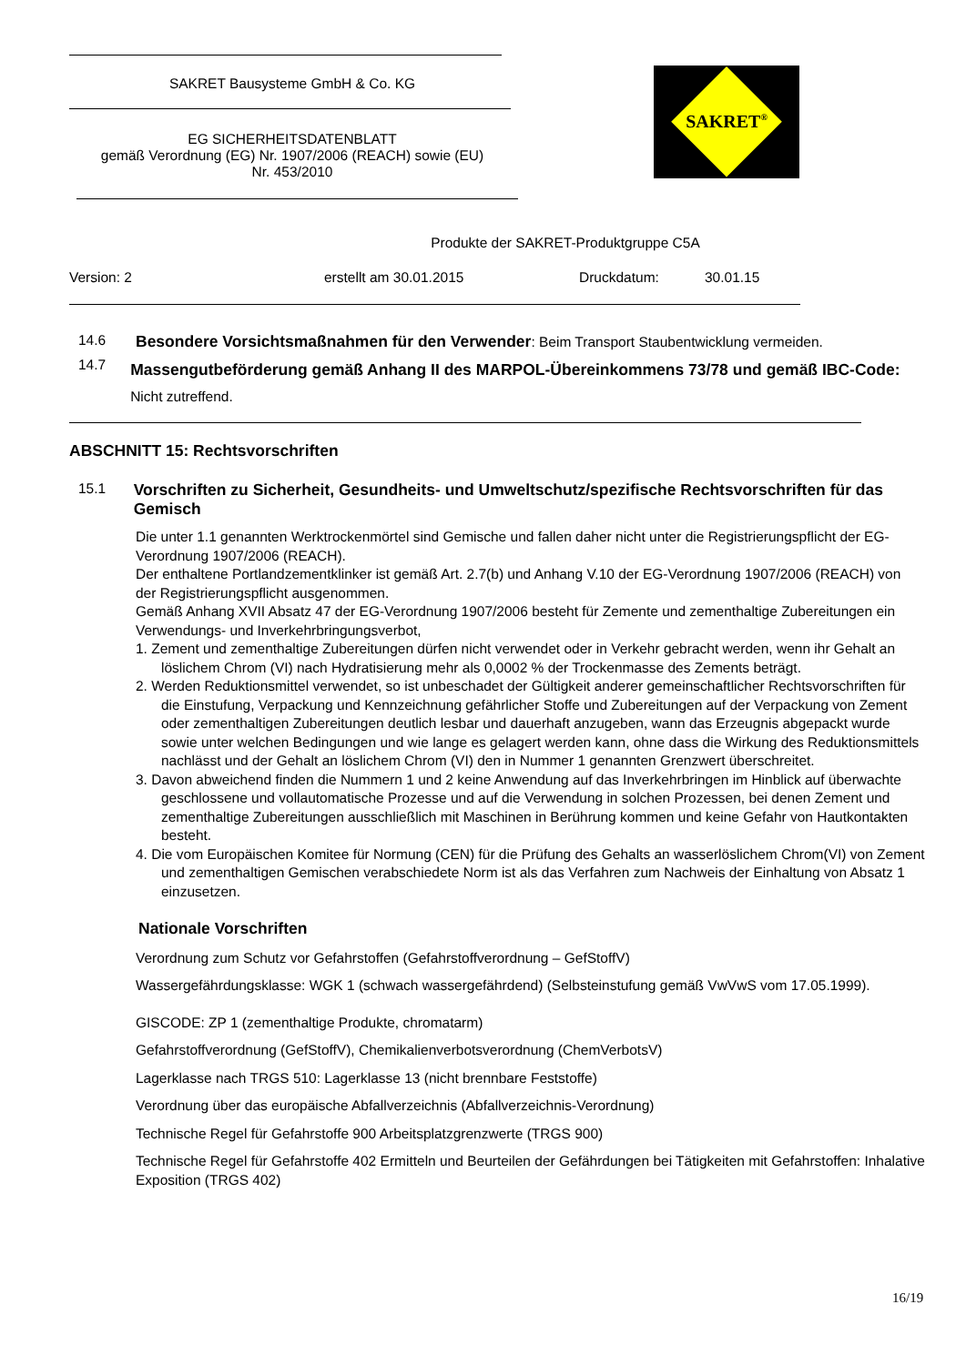SAKRET Bausysteme GmbH & Co. KG
EG SICHERHEITSDATENBLATT
gemäß Verordnung (EG) Nr. 1907/2006 (REACH) sowie (EU)
Nr. 453/2010
SAKRET<sup>®</sup>
Produkte der SAKRET-Produktgruppe C5A
Version: 2 erstellt am 30.01.2015 Druckdatum: 30.01.15
14.6 Besondere Vorsichtsmaßnahmen für den Verwender: Beim Transport Staubentwicklung vermeiden.
14.7
Massengutbeförderung gemäß Anhang II des MARPOL-Übereinkommens 73/78 und gemäß IBC-Code: Nicht zutreffend.
ABSCHNITT 15: Rechtsvorschriften
15.1 Vorschriften zu Sicherheit, Gesundheits- und Umweltschutz/spezifische Rechtsvorschriften für das Gemisch
Die unter 1.1 genannten Werktrockenmörtel sind Gemische und fallen daher nicht unter die Registrierungspflicht der EG-Verordnung 1907/2006 (REACH).
Der enthaltene Portlandzementklinker ist gemäß Art. 2.7(b) und Anhang V.10 der EG-Verordnung 1907/2006 (REACH) von der Registrierungspflicht ausgenommen.
Gemäß Anhang XVII Absatz 47 der EG-Verordnung 1907/2006 besteht für Zemente und zementhaltige Zubereitungen ein Verwendungs- und Inverkehrbringungsverbot,
1. Zement und zementhaltige Zubereitungen dürfen nicht verwendet oder in Verkehr gebracht werden, wenn ihr Gehalt an löslichem Chrom (VI) nach Hydratisierung mehr als 0,0002 % der Trockenmasse des Zements beträgt.
2. Werden Reduktionsmittel verwendet, so ist unbeschadet der Gültigkeit anderer gemeinschaftlicher Rechtsvorschriften für die Einstufung, Verpackung und Kennzeichnung gefährlicher Stoffe und Zubereitungen auf der Verpackung von Zement oder zementhaltigen Zubereitungen deutlich lesbar und dauerhaft anzugeben, wann das Erzeugnis abgepackt wurde sowie unter welchen Bedingungen und wie lange es gelagert werden kann, ohne dass die Wirkung des Reduktionsmittels nachlässt und der Gehalt an löslichem Chrom (VI) den in Nummer 1 genannten Grenzwert überschreitet.
3. Davon abweichend finden die Nummern 1 und 2 keine Anwendung auf das Inverkehrbringen im Hinblick auf überwachte geschlossene und vollautomatische Prozesse und auf die Verwendung in solchen Prozessen, bei denen Zement und zementhaltige Zubereitungen ausschließlich mit Maschinen in Berührung kommen und keine Gefahr von Hautkontakten besteht.
4. Die vom Europäischen Komitee für Normung (CEN) für die Prüfung des Gehalts an wasserlöslichem Chrom(VI) von Zement und zementhaltigen Gemischen verabschiedete Norm ist als das Verfahren zum Nachweis der Einhaltung von Absatz 1 einzusetzen.
Nationale Vorschriften
Verordnung zum Schutz vor Gefahrstoffen (Gefahrstoffverordnung – GefStoffV)
Wassergefährdungsklasse: WGK 1 (schwach wassergefährdend) (Selbsteinstufung gemäß VwVwS vom 17.05.1999).
GISCODE: ZP 1 (zementhaltige Produkte, chromatarm)
Gefahrstoffverordnung (GefStoffV), Chemikalienverbotsverordnung (ChemVerbotsV)
Lagerklasse nach TRGS 510: Lagerklasse 13 (nicht brennbare Feststoffe)
Verordnung über das europäische Abfallverzeichnis (Abfallverzeichnis-Verordnung)
Technische Regel für Gefahrstoffe 900 Arbeitsplatzgrenzwerte (TRGS 900)
Technische Regel für Gefahrstoffe 402 Ermitteln und Beurteilen der Gefährdungen bei Tätigkeiten mit Gefahrstoffen: Inhalative Exposition (TRGS 402)
16/19